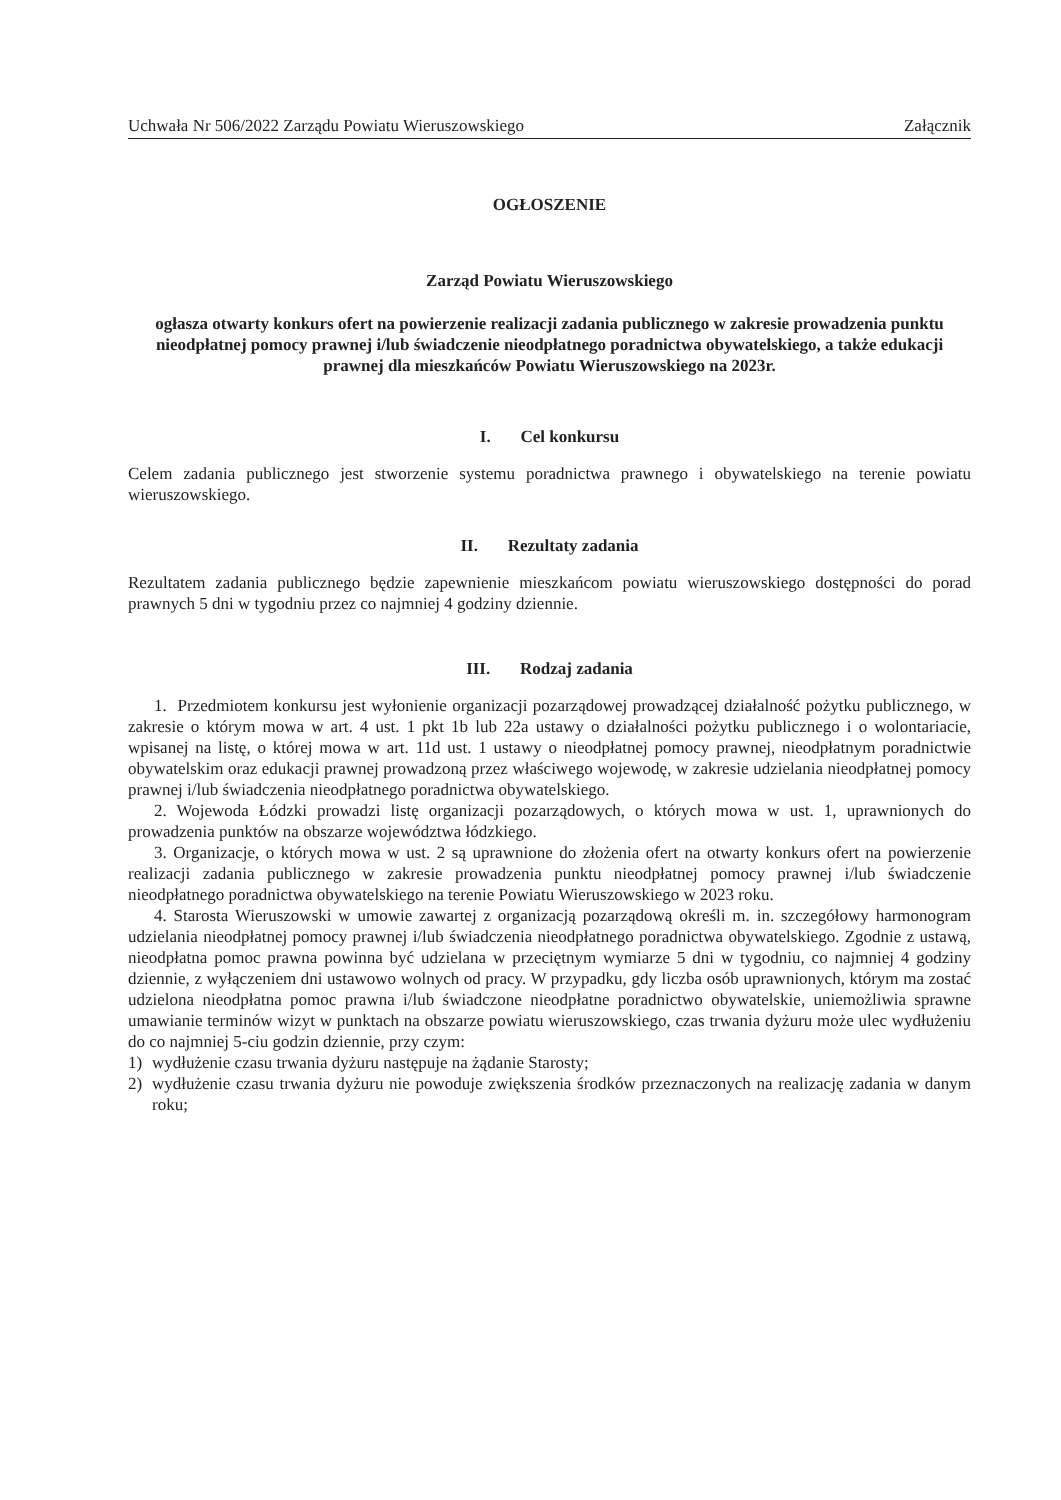Uchwała Nr 506/2022 Zarządu Powiatu Wieruszowskiego Załącznik
OGŁOSZENIE
Zarząd Powiatu Wieruszowskiego
ogłasza otwarty konkurs ofert na powierzenie realizacji zadania publicznego w zakresie prowadzenia punktu nieodpłatnej pomocy prawnej i/lub świadczenie nieodpłatnego poradnictwa obywatelskiego, a także edukacji prawnej dla mieszkańców Powiatu Wieruszowskiego na 2023r.
I. Cel konkursu
Celem zadania publicznego jest stworzenie systemu poradnictwa prawnego i obywatelskiego na terenie powiatu wieruszowskiego.
II. Rezultaty zadania
Rezultatem zadania publicznego będzie zapewnienie mieszkańcom powiatu wieruszowskiego dostępności do porad prawnych 5 dni w tygodniu przez co najmniej 4 godziny dziennie.
III. Rodzaj zadania
1. Przedmiotem konkursu jest wyłonienie organizacji pozarządowej prowadzącej działalność pożytku publicznego, w zakresie o którym mowa w art. 4 ust. 1 pkt 1b lub 22a ustawy o działalności pożytku publicznego i o wolontariacie, wpisanej na listę, o której mowa w art. 11d ust. 1 ustawy o nieodpłatnej pomocy prawnej, nieodpłatnym poradnictwie obywatelskim oraz edukacji prawnej prowadzoną przez właściwego wojewodę, w zakresie udzielania nieodpłatnej pomocy prawnej i/lub świadczenia nieodpłatnego poradnictwa obywatelskiego.
2. Wojewoda Łódzki prowadzi listę organizacji pozarządowych, o których mowa w ust. 1, uprawnionych do prowadzenia punktów na obszarze województwa łódzkiego.
3. Organizacje, o których mowa w ust. 2 są uprawnione do złożenia ofert na otwarty konkurs ofert na powierzenie realizacji zadania publicznego w zakresie prowadzenia punktu nieodpłatnej pomocy prawnej i/lub świadczenie nieodpłatnego poradnictwa obywatelskiego na terenie Powiatu Wieruszowskiego w 2023 roku.
4. Starosta Wieruszowski w umowie zawartej z organizacją pozarządową określi m. in. szczegółowy harmonogram udzielania nieodpłatnej pomocy prawnej i/lub świadczenia nieodpłatnego poradnictwa obywatelskiego. Zgodnie z ustawą, nieodpłatna pomoc prawna powinna być udzielana w przeciętnym wymiarze 5 dni w tygodniu, co najmniej 4 godziny dziennie, z wyłączeniem dni ustawowo wolnych od pracy. W przypadku, gdy liczba osób uprawnionych, którym ma zostać udzielona nieodpłatna pomoc prawna i/lub świadczone nieodpłatne poradnictwo obywatelskie, uniemożliwia sprawne umawianie terminów wizyt w punktach na obszarze powiatu wieruszowskiego, czas trwania dyżuru może ulec wydłużeniu do co najmniej 5-ciu godzin dziennie, przy czym:
1) wydłużenie czasu trwania dyżuru następuje na żądanie Starosty;
2) wydłużenie czasu trwania dyżuru nie powoduje zwiększenia środków przeznaczonych na realizację zadania w danym roku;